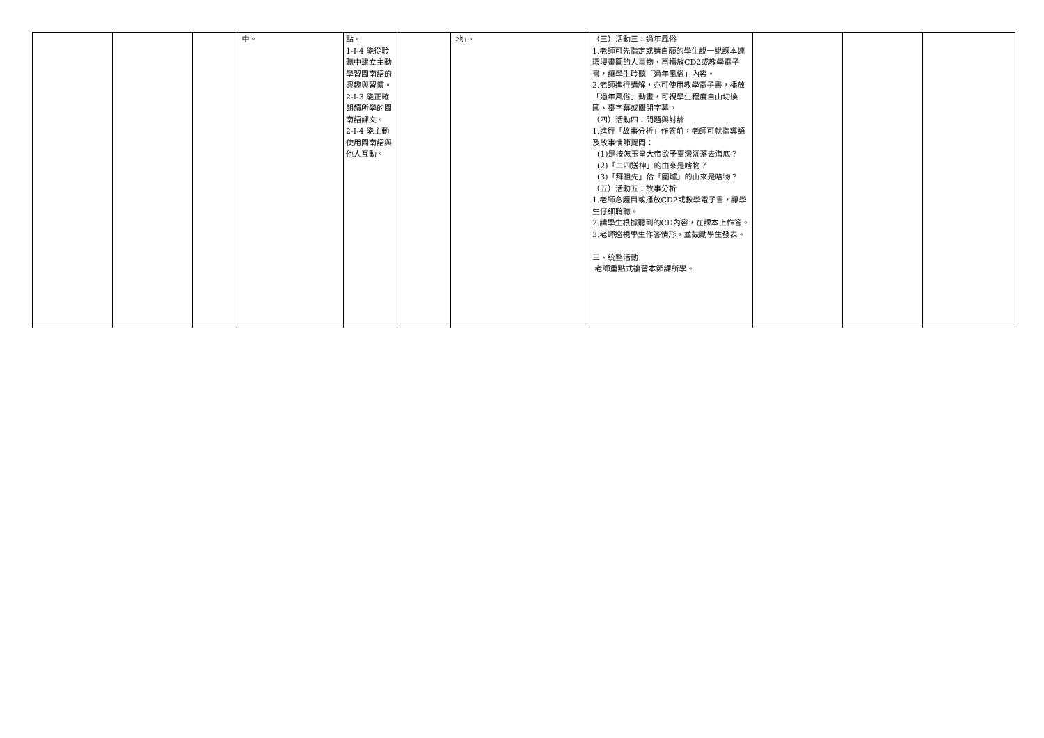| | | | 中。 | 點。 1-Ⅰ-4 能從聆聽中建立主動學習閩南語的興趣與習慣。 2-Ⅰ-3 能正確朗讀所學的閩南語課文。 2-Ⅰ-4 能主動使用閩南語與他人互動。 | | 地」。 | （三）活動三：過年風俗 1.老師可先指定或請自願的學生說一說課本連環漫畫圖的人事物，再播放CD2或教學電子書，讓學生聆聽「過年風俗」內容。 2.老師進行講解，亦可使用教學電子書，播放「過年風俗」動畫，可視學生程度自由切換國、臺字幕或關閉字幕。 （四）活動四：問題與討論 1.進行「故事分析」作答前，老師可就指導語及故事情節提問： (1)是按怎玉皇大帝欲予臺灣沉落去海底？ (2)「二四送神」的由來是啥物？ (3)「拜祖先」佮「圍爐」的由來是啥物？ （五）活動五：故事分析 1.老師念題目或播放CD2或教學電子書，讓學生仔細聆聽。 2.請學生根據聽到的CD內容，在課本上作答。 3.老師巡視學生作答情形，並鼓勵學生發表。 三、統整活動 老師重點式複習本節課所學。 | | | |